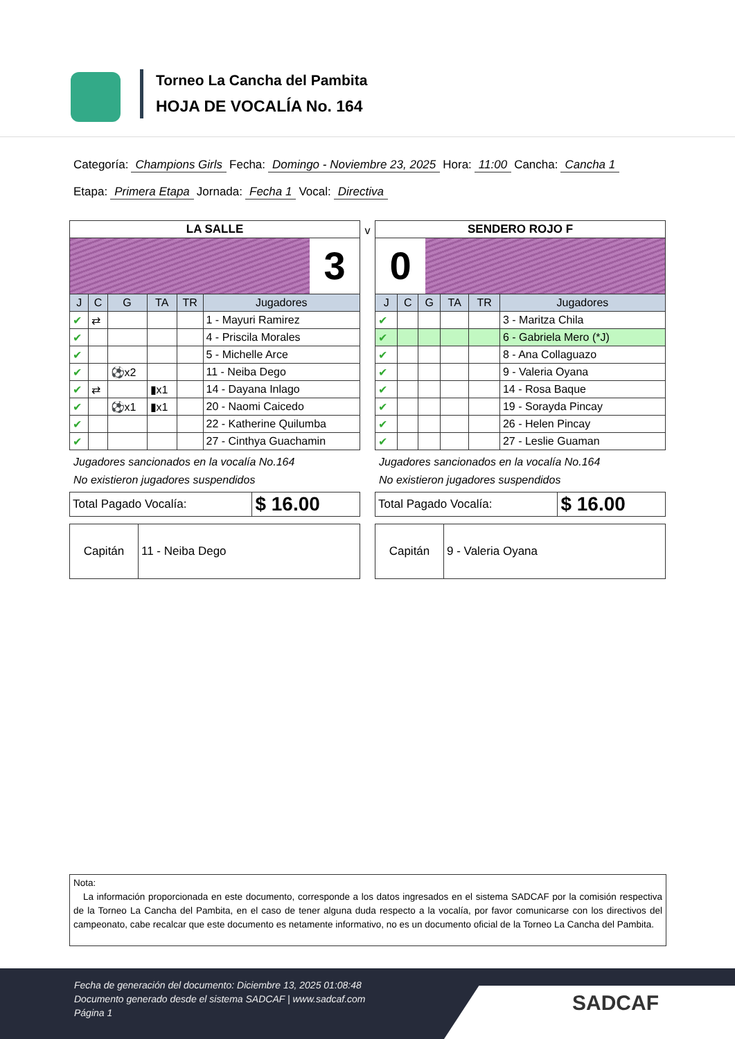Torneo La Cancha del Pambita
HOJA DE VOCALÍA No. 164
Categoría: Champions Girls Fecha: Domingo - Noviembre 23, 2025 Hora: 11:00 Cancha: Cancha 1
Etapa: Primera Etapa Jornada: Fecha 1 Vocal: Directiva
| LA SALLE | | | | | |
| 3 | | | | | |
| J | C | G | TA | TR | Jugadores |
| ✔ | ⇄ | | | | 1 - Mayuri Ramirez |
| ✔ | | | | | 4 - Priscila Morales |
| ✔ | | | | | 5 - Michelle Arce |
| ✔ | | ⚽x2 | | | 11 - Neiba Dego |
| ✔ | ⇄ | | ▮x1 | | 14 - Dayana Inlago |
| ✔ | | ⚽x1 | ▮x1 | | 20 - Naomi Caicedo |
| ✔ | | | | | 22 - Katherine Quilumba |
| ✔ | | | | | 27 - Cinthya Guachamin |
Jugadores sancionados en la vocalía No.164
No existieron jugadores suspendidos
| Total Pagado Vocalía: | $ 16.00 |
| Capitán | 11 - Neiba Dego |
v
| SENDERO ROJO F | | | | | |
| 0 | | | | | |
| J | C | G | TA | TR | Jugadores |
| ✔ | | | | | 3 - Maritza Chila |
| ✔ | | | | | 6 - Gabriela Mero (*J) |
| ✔ | | | | | 8 - Ana Collaguazo |
| ✔ | | | | | 9 - Valeria Oyana |
| ✔ | | | | | 14 - Rosa Baque |
| ✔ | | | | | 19 - Sorayda Pincay |
| ✔ | | | | | 26 - Helen Pincay |
| ✔ | | | | | 27 - Leslie Guaman |
Jugadores sancionados en la vocalía No.164
No existieron jugadores suspendidos
| Total Pagado Vocalía: | $ 16.00 |
| Capitán | 9 - Valeria Oyana |
Nota:
La información proporcionada en este documento, corresponde a los datos ingresados en el sistema SADCAF por la comisión respectiva de la Torneo La Cancha del Pambita, en el caso de tener alguna duda respecto a la vocalía, por favor comunicarse con los directivos del campeonato, cabe recalcar que este documento es netamente informativo, no es un documento oficial de la Torneo La Cancha del Pambita.
Fecha de generación del documento: Diciembre 13, 2025 01:08:48
Documento generado desde el sistema SADCAF | www.sadcaf.com
Página 1
SADCAF